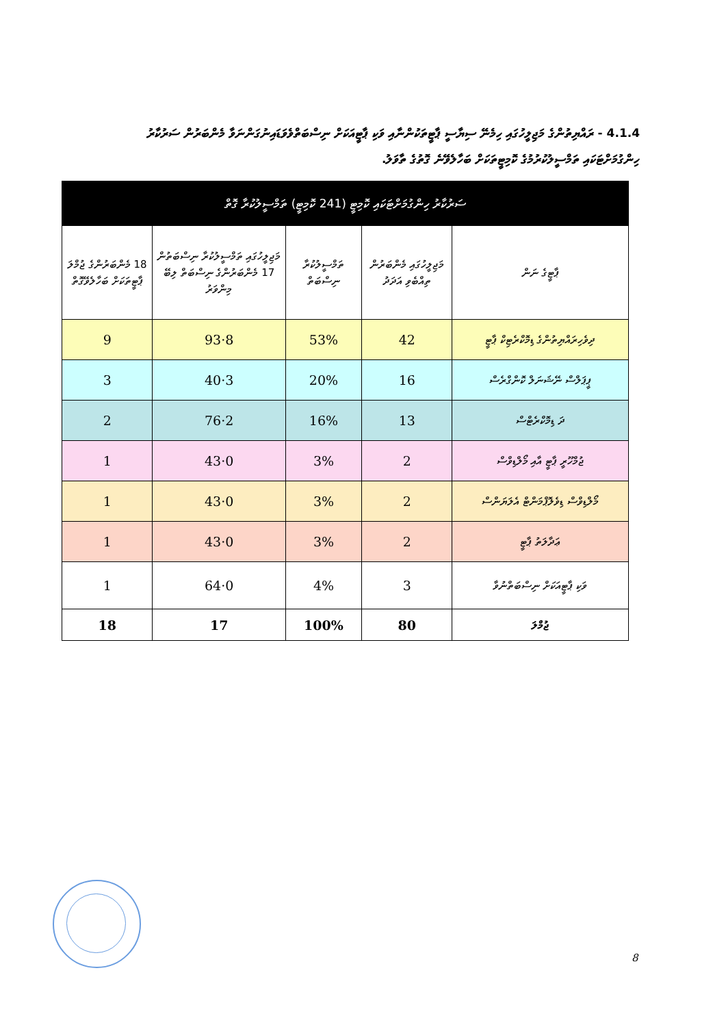4.1.4 - ރައްޔިތުންގެ މަޖިލީހުގައި ހިމެނޭ ސިޔާސީ ޕާޓީތަކުންނާއި ވަކި ޕާޓީއަކަށް ނިސްބަތްވެވަޑައިނުގަންނަވާ މެންބަރުން ސަރުކާރު ހިންގުމަށްޓަކައި ތަމްސީލުކުރުމުގެ ކޮމިޓީތަކަށް ބަހާލެވޭނެ ގޮތުގެ ތާވަލު.
| ސަރުކާރު ހިންގުމަށްޓަކައި ކޮމިޓީ (241 ކޮމިޓީ) ތަމްސީލުކުރާ ގޮތް | | | | |
| --- | --- | --- | --- | --- |
| ޕާޓީގެ ނަން | މަޖިލީހުގައި މެންބަރުން ތިއްބެވި އަދަދު | ތަމްސީލުކުރާ ނިސްބަތް | މަޖިލީހުގައި ތަމްސީލުކުރާ ނިސްބަތުން 17 މެންބަރުންގެ ނިސްބަތް ލިބޭ މިންވަރު | 18 މެންބަރުންގެ ޖުމްލަ ޕާޓީތަކަށް ބަހާލެވޭގޮތް |
| ދިވެހިރައްޔިތުންގެ ޑިމޮކްރެޓިކް ޕާޓީ | 42 | 53% | 8·93 | 9 |
| ޕީޕަލްސް ނޭޝަނަލް ކޮންގްރެސް | 16 | 20% | 3·40 | 3 |
| ދަ ޑިމޮކްރެޓްސް | 13 | 16% | 2·76 | 2 |
| ޖުމްހޫރީ ޕާޓީ އާއި މޯލްޑިވްސް | 2 | 3% | 0·43 | 1 |
| މޯލްޑިވްސް ޑިވެލޮޕްމަންޓް އެލަޔަންސް | 2 | 3% | 0·43 | 1 |
| ޢަދާލަތު ޕާޓީ | 2 | 3% | 0·43 | 1 |
| ވަކި ޕާޓީއަކަށް ނިސްބަތްނުވާ | 3 | 4% | 0·64 | 1 |
| ޖުމްލަ | 80 | 100% | 17 | 18 |
8